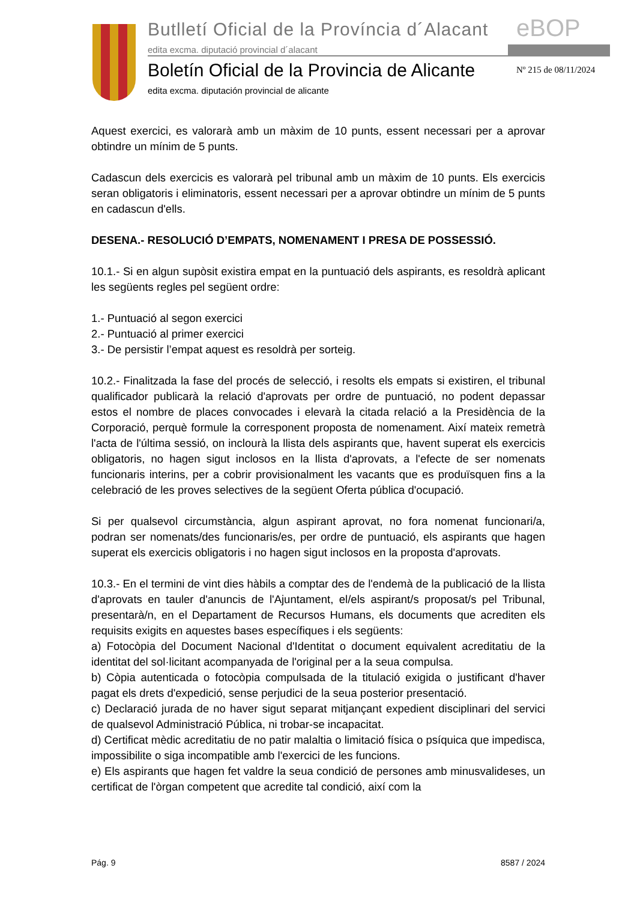Butlletí Oficial de la Província d´Alacant
eBOP
edita excma. diputació provincial d´alacant
Boletín Oficial de la Provincia de Alicante
Nº 215 de 08/11/2024
edita excma. diputación provincial de alicante
Aquest exercici, es valorarà amb un màxim de 10 punts, essent necessari per a aprovar obtindre un mínim de 5 punts.
Cadascun dels exercicis es valorarà pel tribunal amb un màxim de 10 punts. Els exercicis seran obligatoris i eliminatoris, essent necessari per a aprovar obtindre un mínim de 5 punts en cadascun d'ells.
DESENA.- RESOLUCIÓ D’EMPATS, NOMENAMENT I PRESA DE POSSESSIÓ.
10.1.- Si en algun supòsit existira empat en la puntuació dels aspirants, es resoldrà aplicant les següents regles pel següent ordre:
1.- Puntuació al segon exercici
2.- Puntuació al primer exercici
3.- De persistir l’empat aquest es resoldrà per sorteig.
10.2.- Finalitzada la fase del procés de selecció, i resolts els empats si existiren, el tribunal qualificador publicarà la relació d'aprovats per ordre de puntuació, no podent depassar estos el nombre de places convocades i elevarà la citada relació a la Presidència de la Corporació, perquè formule la corresponent proposta de nomenament. Així mateix remetrà l'acta de l'última sessió, on inclourà la llista dels aspirants que, havent superat els exercicis obligatoris, no hagen sigut inclosos en la llista d'aprovats, a l'efecte de ser nomenats funcionaris interins, per a cobrir provisionalment les vacants que es produïsquen fins a la celebració de les proves selectives de la següent Oferta pública d'ocupació.
Si per qualsevol circumstància, algun aspirant aprovat, no fora nomenat funcionari/a, podran ser nomenats/des funcionaris/es, per ordre de puntuació, els aspirants que hagen superat els exercicis obligatoris i no hagen sigut inclosos en la proposta d'aprovats.
10.3.- En el termini de vint dies hàbils a comptar des de l'endemà de la publicació de la llista d'aprovats en tauler d'anuncis de l'Ajuntament, el/els aspirant/s proposat/s pel Tribunal, presentarà/n, en el Departament de Recursos Humans, els documents que acrediten els requisits exigits en aquestes bases específiques i els següents:
a) Fotocòpia del Document Nacional d'Identitat o document equivalent acreditatiu de la identitat del sol·licitant acompanyada de l'original per a la seua compulsa.
b) Còpia autenticada o fotocòpia compulsada de la titulació exigida o justificant d'haver pagat els drets d'expedició, sense perjudici de la seua posterior presentació.
c) Declaració jurada de no haver sigut separat mitjançant expedient disciplinari del servici de qualsevol Administració Pública, ni trobar-se incapacitat.
d) Certificat mèdic acreditatiu de no patir malaltia o limitació física o psíquica que impedisca, impossibilite o siga incompatible amb l'exercici de les funcions.
e) Els aspirants que hagen fet valdre la seua condició de persones amb minusvalideses, un certificat de l'òrgan competent que acredite tal condició, així com la
Pág. 9 8587 / 2024